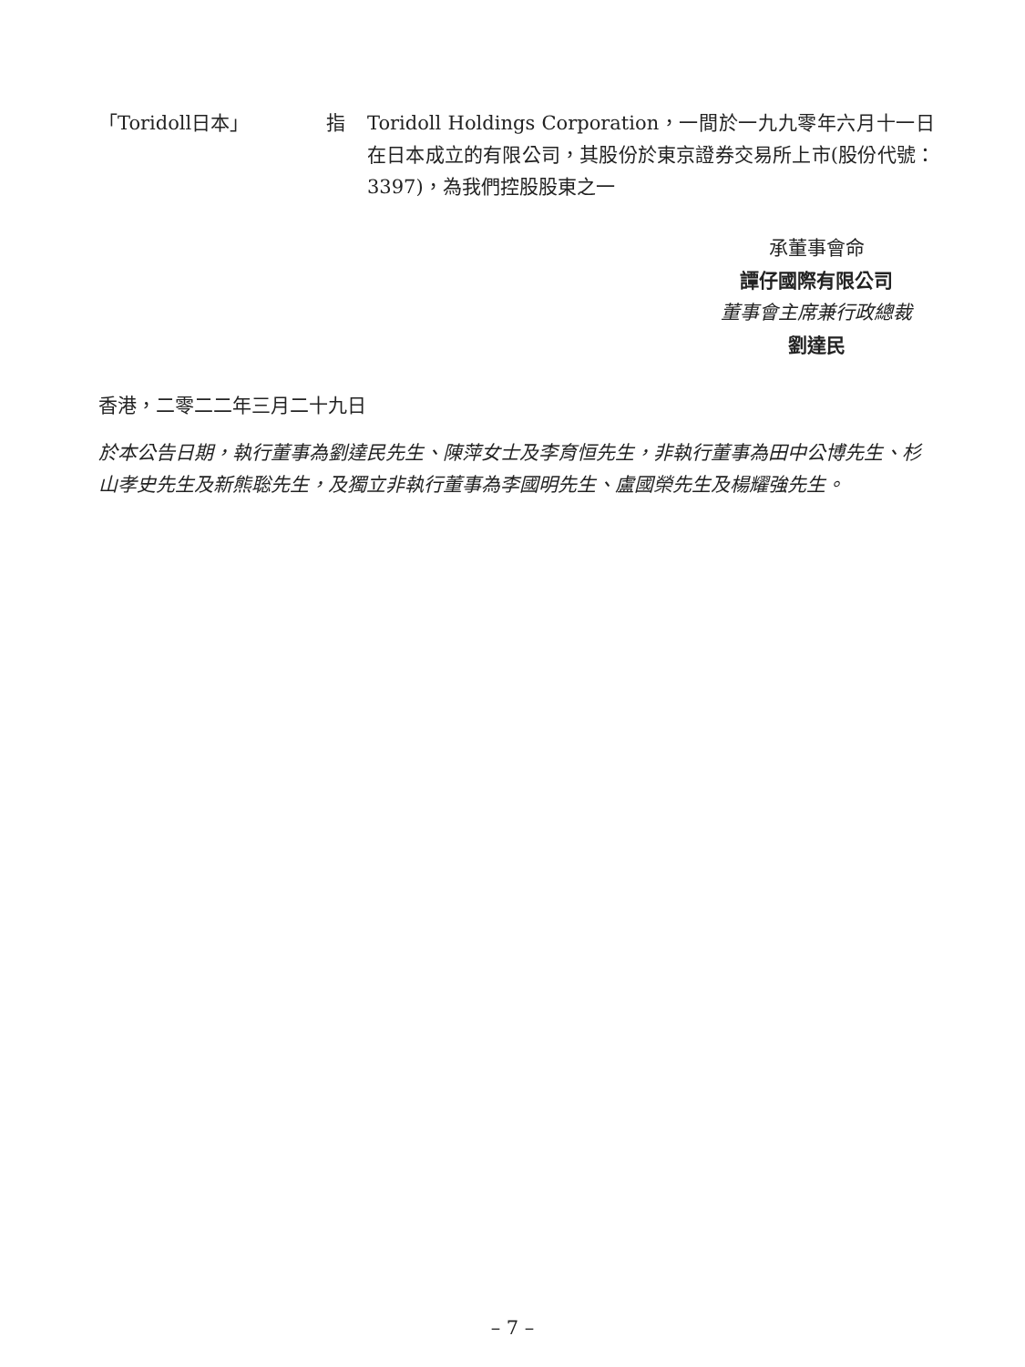「Toridoll日本」 指
Toridoll Holdings Corporation，一間於一九九零年六月十一日在日本成立的有限公司，其股份於東京證券交易所上市(股份代號：3397)，為我們控股股東之一
承董事會命
譚仔國際有限公司
董事會主席兼行政總裁
劉達民
香港，二零二二年三月二十九日
於本公告日期，執行董事為劉達民先生、陳萍女士及李育恒先生，非執行董事為田中公博先生、杉山孝史先生及新熊聡先生，及獨立非執行董事為李國明先生、盧國榮先生及楊耀強先生。
– 7 –